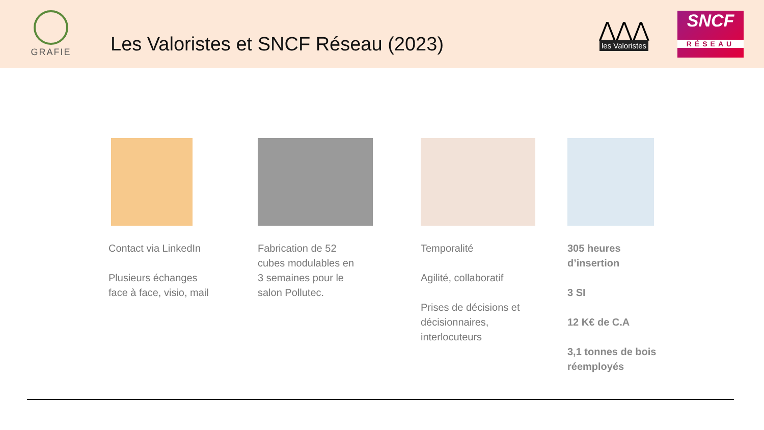GRAFIE
Les Valoristes et SNCF Réseau (2023)
⋀⋀⋀
les Valoristes
SNCF
RÉSEAU
Contact via LinkedIn
Plusieurs échanges
face à face, visio, mail
Fabrication de 52
cubes modulables en
3 semaines pour le
salon Pollutec.
Temporalité
Agilité, collaboratif
Prises de décisions et
décisionnaires,
interlocuteurs
305 heures
d’insertion
3 SI
12 K€ de C.A
3,1 tonnes de bois
réemployés